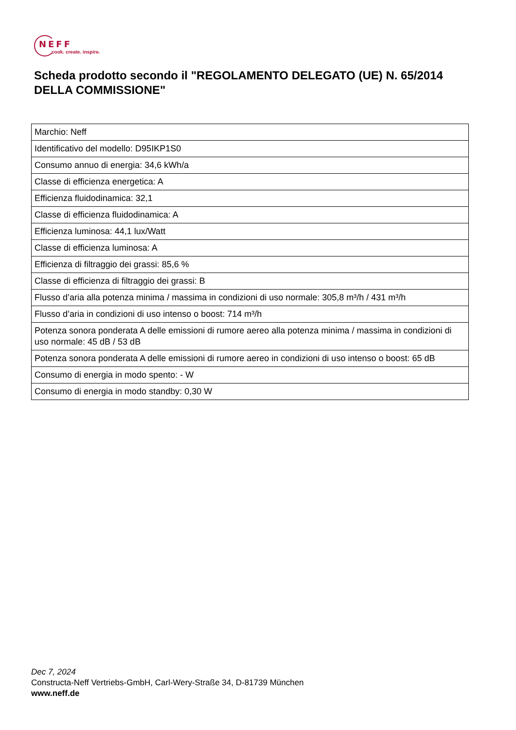NEFF
cook. create. inspire.
Scheda prodotto secondo il "REGOLAMENTO DELEGATO (UE) N. 65/2014 DELLA COMMISSIONE"
| Marchio: Neff |
| Identificativo del modello: D95IKP1S0 |
| Consumo annuo di energia: 34,6 kWh/a |
| Classe di efficienza energetica: A |
| Efficienza fluidodinamica: 32,1 |
| Classe di efficienza fluidodinamica: A |
| Efficienza luminosa: 44,1 lux/Watt |
| Classe di efficienza luminosa: A |
| Efficienza di filtraggio dei grassi: 85,6 % |
| Classe di efficienza di filtraggio dei grassi: B |
| Flusso d’aria alla potenza minima / massima in condizioni di uso normale: 305,8 m³/h / 431 m³/h |
| Flusso d’aria in condizioni di uso intenso o boost: 714 m³/h |
| Potenza sonora ponderata A delle emissioni di rumore aereo alla potenza minima / massima in condizioni di uso normale: 45 dB / 53 dB |
| Potenza sonora ponderata A delle emissioni di rumore aereo in condizioni di uso intenso o boost: 65 dB |
| Consumo di energia in modo spento: - W |
| Consumo di energia in modo standby: 0,30 W |
Dec 7, 2024
Constructa-Neff Vertriebs-GmbH, Carl-Wery-Straße 34, D-81739 München
www.neff.de